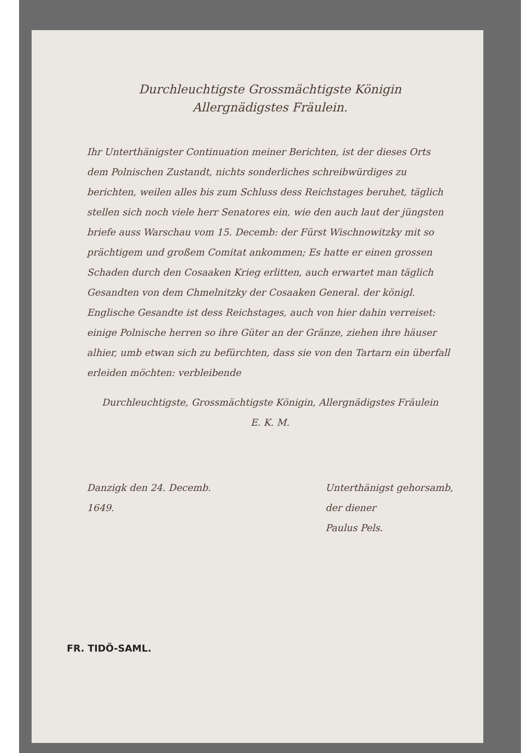Durchleuchtigste Grossmächtigste Königin
Allergnädigstes Fräulein.
Ihr Unterthänigster Continuation meiner Berichten, ist der dieses Orts dem Polnischen Zustandt, nichts sonderliches schreibwürdiges zu berichten, weilen alles bis zum Schluss dess Reichstages beruhet, täglich stellen sich noch viele herr Senatores ein, wie den auch laut der jüngsten briefe auss Warschau vom 15. Decemb: der Fürst Wischnowitzky mit so prächtigem und großem Comitat ankommen; Es hatte er einen grossen Schaden durch den Cosaaken Krieg erlitten, auch erwartet man täglich Gesandten von dem Chmelnitzky der Cosaaken General. der königl. Englische Gesandte ist dess Reichstages, auch von hier dahin verreiset: einige Polnische herren so ihre Güter an der Gränze, ziehen ihre häuser alhier, umb etwan sich zu befürchten, dass sie von den Tartarn ein überfall erleiden möchten: verbleibende
Durchleuchtigste, Grossmächtigste Königin, Allergnädigstes Fräulein
E. K. M.
Danzigk den 24. Decemb.
1649.
Unterthänigst gehorsamb,
der diener
Paulus Pels.
FR. TIDÖ-SAML.